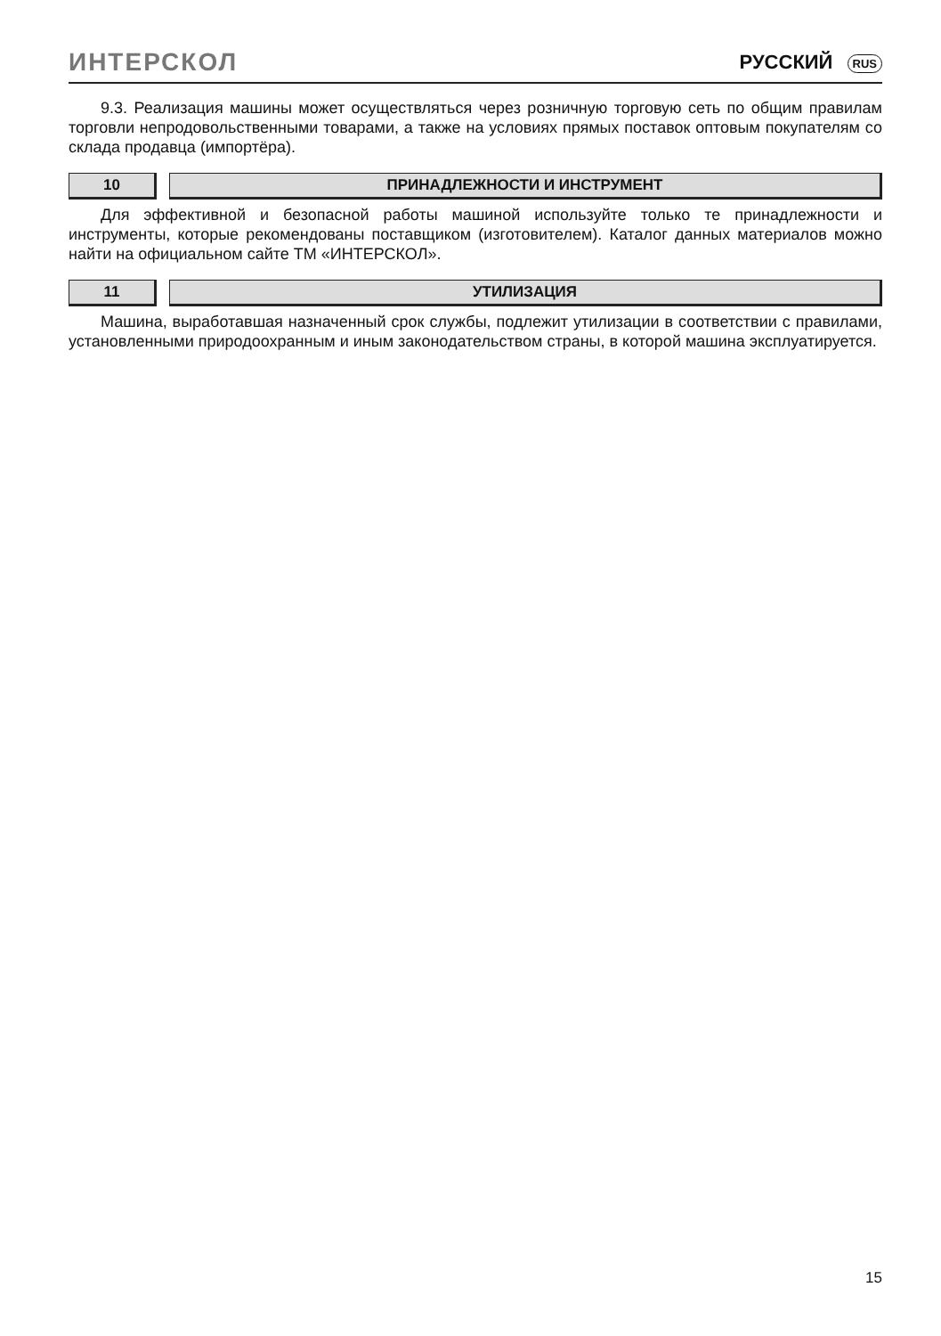ИНТЕРСКОЛ РУССКИЙ RUS
9.3. Реализация машины может осуществляться через розничную торговую сеть по общим правилам торговли непродовольственными товарами, а также на условиях прямых поставок оптовым покупателям со склада продавца (импортёра).
10 ПРИНАДЛЕЖНОСТИ И ИНСТРУМЕНТ
Для эффективной и безопасной работы машиной используйте только те принадлежности и инструменты, которые рекомендованы поставщиком (изготовителем). Каталог данных материалов можно найти на официальном сайте ТМ «ИНТЕРСКОЛ».
11 УТИЛИЗАЦИЯ
Машина, выработавшая назначенный срок службы, подлежит утилизации в соответствии с правилами, установленными природоохранным и иным законодательством страны, в которой машина эксплуатируется.
15